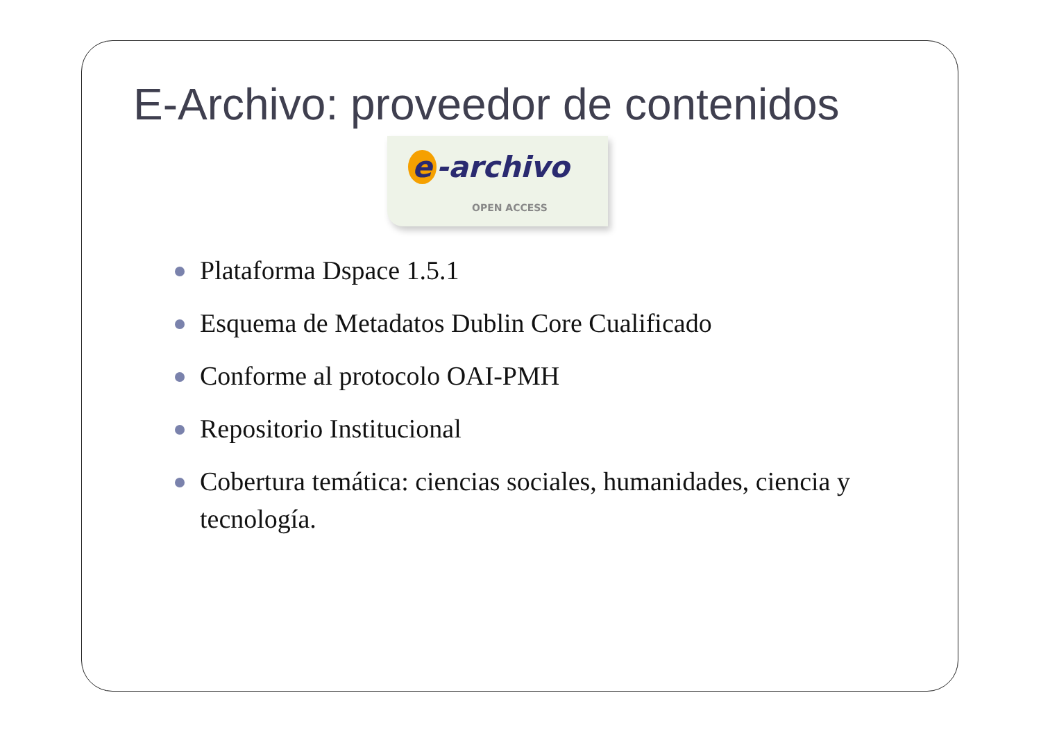E-Archivo: proveedor de contenidos
e -archivo
OPEN ACCESS
Plataforma Dspace 1.5.1
Esquema de Metadatos Dublin Core Cualificado
Conforme al protocolo OAI-PMH
Repositorio Institucional
Cobertura temática: ciencias sociales, humanidades, ciencia y tecnología.